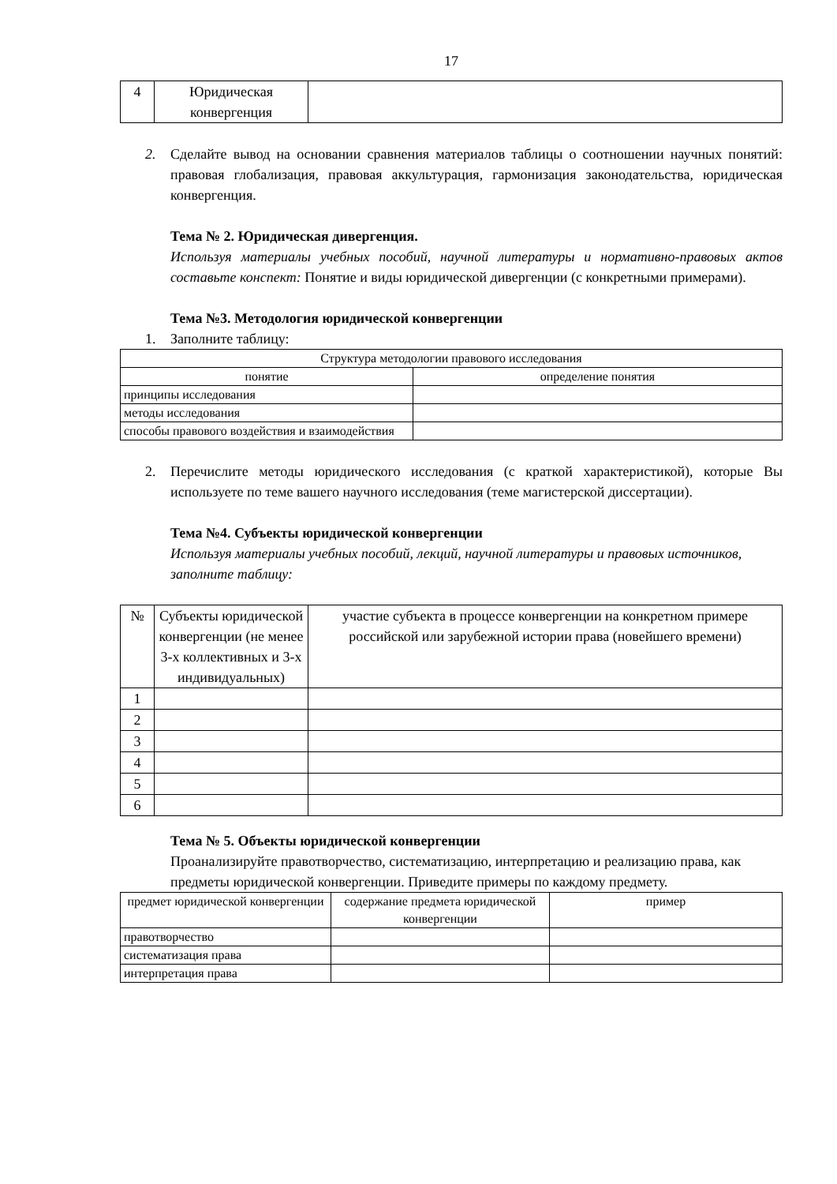17
| 4 | Юридическая конвергенция | |
2. Сделайте вывод на основании сравнения материалов таблицы о соотношении научных понятий: правовая глобализация, правовая аккультурация, гармонизация законодательства, юридическая конвергенция.
Тема № 2. Юридическая дивергенция.
Используя материалы учебных пособий, научной литературы и нормативно-правовых актов составьте конспект: Понятие и виды юридической дивергенции (с конкретными примерами).
Тема №3. Методология юридической конвергенции
1. Заполните таблицу:
| Структура методологии правового исследования | |
| понятие | определение понятия |
| принципы исследования | |
| методы исследования | |
| способы правового воздействия и взаимодействия | |
2. Перечислите методы юридического исследования (с краткой характеристикой), которые Вы используете по теме вашего научного исследования (теме магистерской диссертации).
Тема №4. Субъекты юридической конвергенции
Используя материалы учебных пособий, лекций, научной литературы и правовых источников, заполните таблицу:
| № | Субъекты юридической конвергенции (не менее 3-х коллективных и 3-х индивидуальных) | участие субъекта в процессе конвергенции на конкретном примере российской или зарубежной истории права (новейшего времени) |
| 1 | | |
| 2 | | |
| 3 | | |
| 4 | | |
| 5 | | |
| 6 | | |
Тема № 5. Объекты юридической конвергенции
Проанализируйте правотворчество, систематизацию, интерпретацию и реализацию права, как предметы юридической конвергенции. Приведите примеры по каждому предмету.
| предмет юридической конвергенции | содержание предмета юридической конвергенции | пример |
| правотворчество | | |
| систематизация права | | |
| интерпретация права | | |